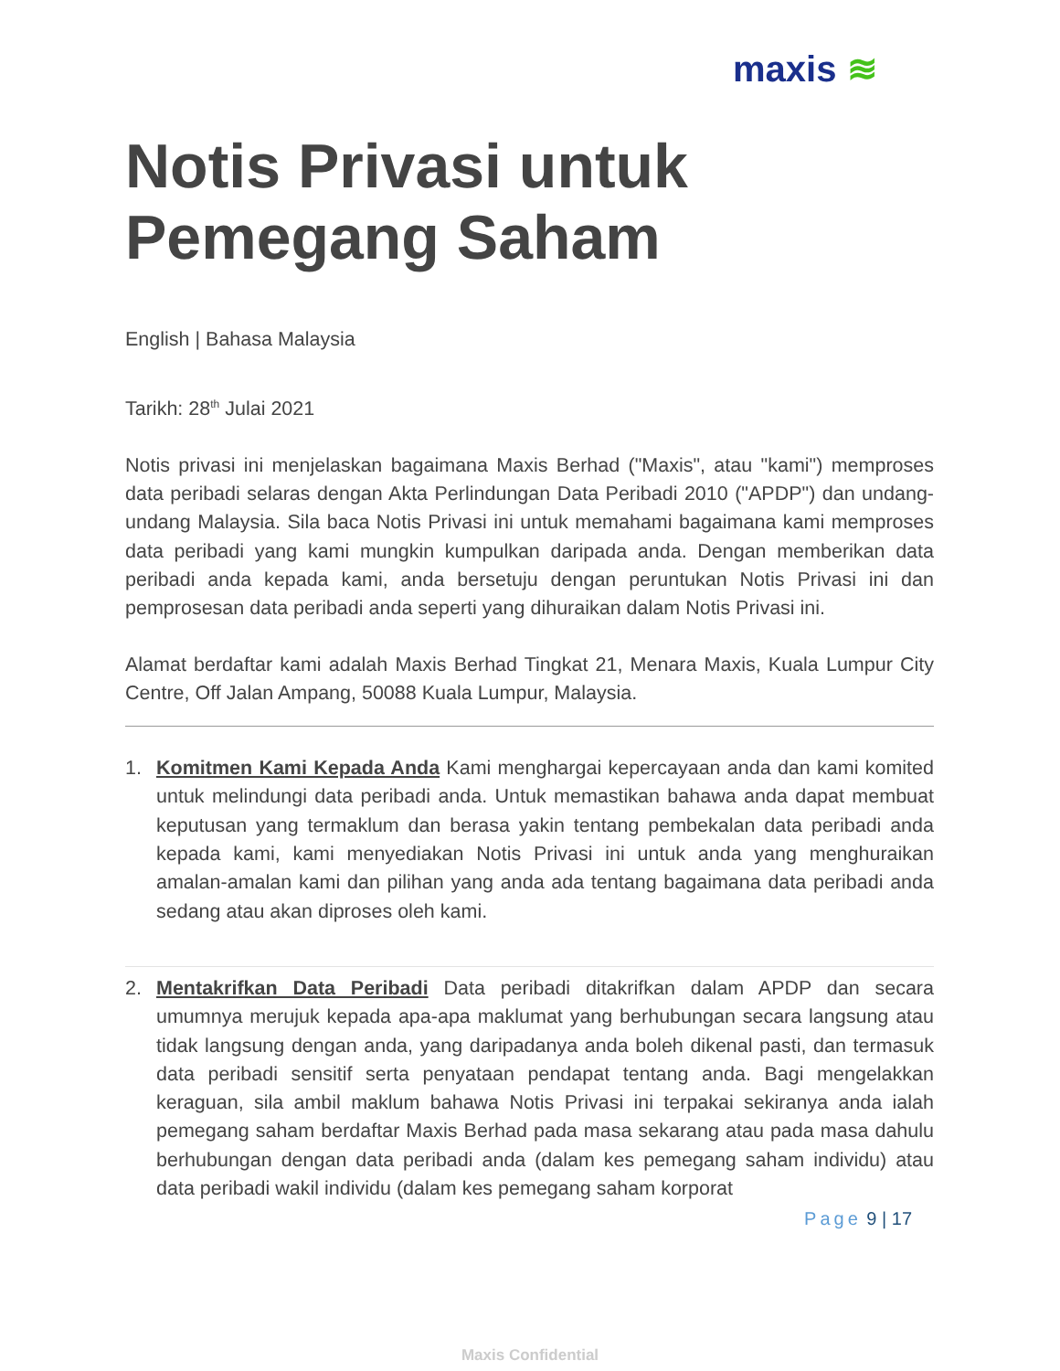maxis ≋
Notis Privasi untuk Pemegang Saham
English | Bahasa Malaysia
Tarikh: 28<sup>th</sup> Julai 2021
Notis privasi ini menjelaskan bagaimana Maxis Berhad ("Maxis", atau "kami") memproses data peribadi selaras dengan Akta Perlindungan Data Peribadi 2010 ("APDP") dan undang-undang Malaysia. Sila baca Notis Privasi ini untuk memahami bagaimana kami memproses data peribadi yang kami mungkin kumpulkan daripada anda. Dengan memberikan data peribadi anda kepada kami, anda bersetuju dengan peruntukan Notis Privasi ini dan pemprosesan data peribadi anda seperti yang dihuraikan dalam Notis Privasi ini.
Alamat berdaftar kami adalah Maxis Berhad Tingkat 21, Menara Maxis, Kuala Lumpur City Centre, Off Jalan Ampang, 50088 Kuala Lumpur, Malaysia.
1. Komitmen Kami Kepada Anda Kami menghargai kepercayaan anda dan kami komited untuk melindungi data peribadi anda. Untuk memastikan bahawa anda dapat membuat keputusan yang termaklum dan berasa yakin tentang pembekalan data peribadi anda kepada kami, kami menyediakan Notis Privasi ini untuk anda yang menghuraikan amalan-amalan kami dan pilihan yang anda ada tentang bagaimana data peribadi anda sedang atau akan diproses oleh kami.
2. Mentakrifkan Data Peribadi Data peribadi ditakrifkan dalam APDP dan secara umumnya merujuk kepada apa-apa maklumat yang berhubungan secara langsung atau tidak langsung dengan anda, yang daripadanya anda boleh dikenal pasti, dan termasuk data peribadi sensitif serta penyataan pendapat tentang anda. Bagi mengelakkan keraguan, sila ambil maklum bahawa Notis Privasi ini terpakai sekiranya anda ialah pemegang saham berdaftar Maxis Berhad pada masa sekarang atau pada masa dahulu berhubungan dengan data peribadi anda (dalam kes pemegang saham individu) atau data peribadi wakil individu (dalam kes pemegang saham korporat
Page 9 | 17
Maxis Confidential